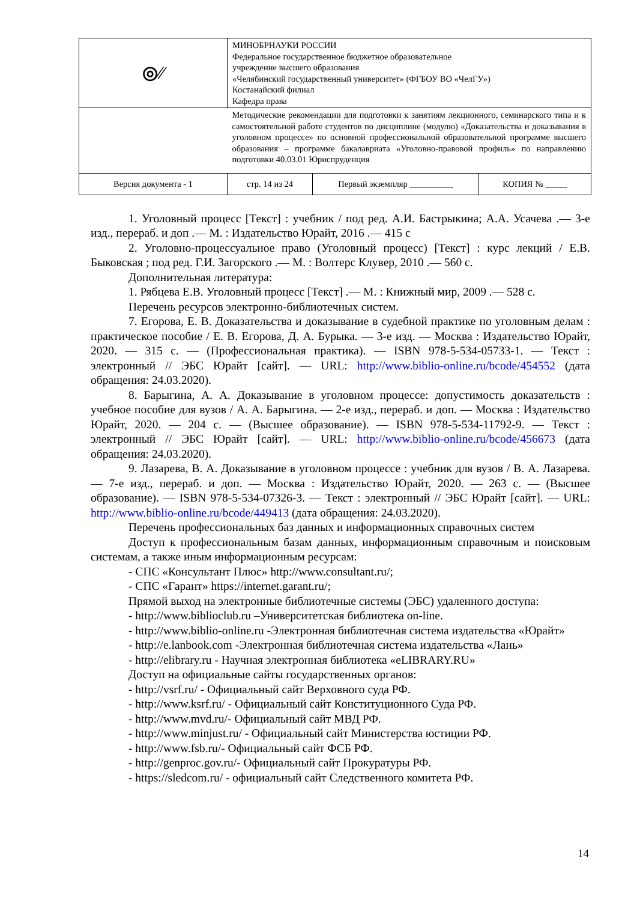| ◎⁄⁄ | МИНОБРНАУКИ РОССИИ Федеральное государственное бюджетное образовательное учреждение высшего образования «Челябинский государственный университет» (ФГБОУ ВО «ЧелГУ») Костанайский филиал Кафедра права | | |
| | Методические рекомендации для подготовки к занятиям лекционного, семинарского типа и к самостоятельной работе студентов по дисциплине (модулю) «Доказательства и доказывания в уголовном процессе» по основной профессиональной образовательной программе высшего образования – программе бакалавриата «Уголовно-правовой профиль» по направлению подготовки 40.03.01 Юриспруденция | | |
| Версия документа - 1 | стр. 14 из 24 | Первый экземпляр __________ | КОПИЯ № _____ |
1. Уголовный процесс [Текст] : учебник / под ред. А.И. Бастрыкина; А.А. Усачева .— 3-е изд., перераб. и доп .— М. : Издательство Юрайт, 2016 .— 415 с
2. Уголовно-процессуальное право (Уголовный процесс) [Текст] : курс лекций / Е.В. Быковская ; под ред. Г.И. Загорского .— М. : Волтерс Клувер, 2010 .— 560 с.
Дополнительная литература:
1. Рябцева Е.В. Уголовный процесс [Текст] .— М. : Книжный мир, 2009 .— 528 с.
Перечень ресурсов электронно-библиотечных систем.
7. Егорова, Е. В. Доказательства и доказывание в судебной практике по уголовным делам : практическое пособие / Е. В. Егорова, Д. А. Бурыка. — 3-е изд. — Москва : Издательство Юрайт, 2020. — 315 с. — (Профессиональная практика). — ISBN 978-5-534-05733-1. — Текст : электронный // ЭБС Юрайт [сайт]. — URL: http://www.biblio-online.ru/bcode/454552 (дата обращения: 24.03.2020).
8. Барыгина, А. А. Доказывание в уголовном процессе: допустимость доказательств : учебное пособие для вузов / А. А. Барыгина. — 2-е изд., перераб. и доп. — Москва : Издательство Юрайт, 2020. — 204 с. — (Высшее образование). — ISBN 978-5-534-11792-9. — Текст : электронный // ЭБС Юрайт [сайт]. — URL: http://www.biblio-online.ru/bcode/456673 (дата обращения: 24.03.2020).
9. Лазарева, В. А. Доказывание в уголовном процессе : учебник для вузов / В. А. Лазарева. — 7-е изд., перераб. и доп. — Москва : Издательство Юрайт, 2020. — 263 с. — (Высшее образование). — ISBN 978-5-534-07326-3. — Текст : электронный // ЭБС Юрайт [сайт]. — URL: http://www.biblio-online.ru/bcode/449413 (дата обращения: 24.03.2020).
Перечень профессиональных баз данных и информационных справочных систем
Доступ к профессиональным базам данных, информационным справочным и поисковым системам, а также иным информационным ресурсам:
- СПС «Консультант Плюс» http://www.consultant.ru/;
- СПС «Гарант» https://internet.garant.ru/;
Прямой выход на электронные библиотечные системы (ЭБС) удаленного доступа:
- http://www.biblioclub.ru –Университетская библиотека on-line.
- http://www.biblio-online.ru -Электронная библиотечная система издательства «Юрайт»
- http://e.lanbook.com -Электронная библиотечная система издательства «Лань»
- http://elibrary.ru - Научная электронная библиотека «eLIBRARY.RU»
Доступ на официальные сайты государственных органов:
- http://vsrf.ru/ - Официальный сайт Верховного суда РФ.
- http://www.ksrf.ru/ - Официальный сайт Конституционного Суда РФ.
- http://www.mvd.ru/- Официальный сайт МВД РФ.
- http://www.minjust.ru/ - Официальный сайт Министерства юстиции РФ.
- http://www.fsb.ru/- Официальный сайт ФСБ РФ.
- http://genproc.gov.ru/- Официальный сайт Прокуратуры РФ.
- https://sledcom.ru/ - официальный сайт Следственного комитета РФ.
14